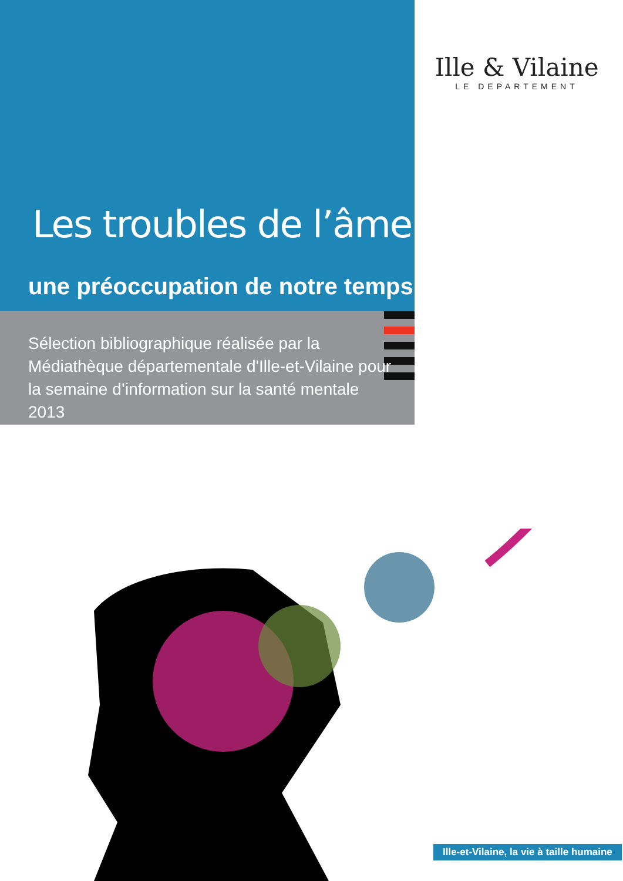Ille & Vilaine
LE DEPARTEMENT
Les troubles de l’âme :
une préoccupation de notre temps
Sélection bibliographique réalisée par la Médiathèque départementale d'Ille-et-Vilaine pour la semaine d’information sur la santé mentale 2013
Ille-et-Vilaine, la vie à taille humaine